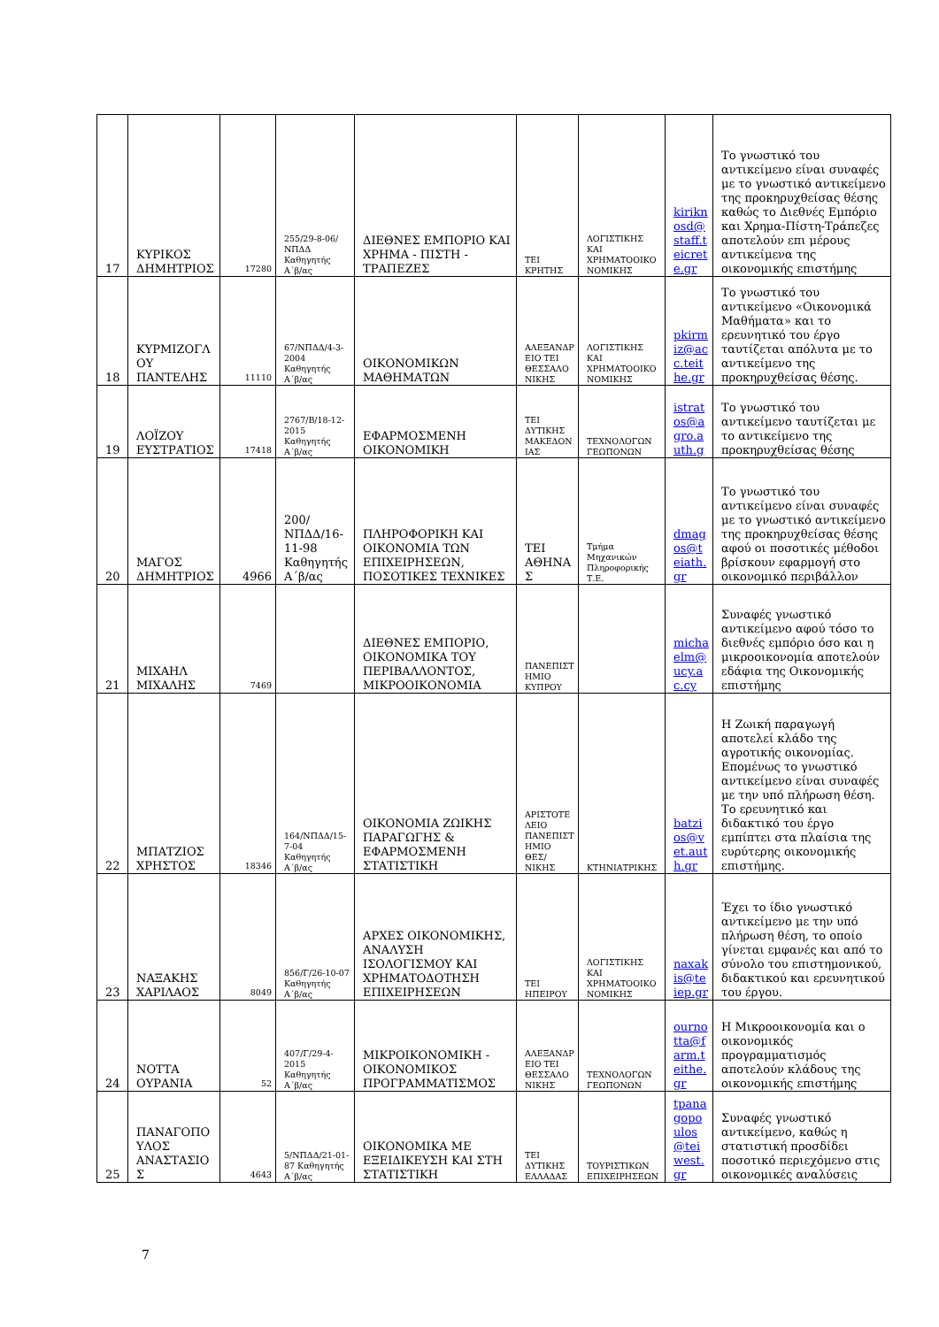| 17 | ΚΥΡΙΚΟΣ ΔΗΜΗΤΡΙΟΣ | 17280 | 255/29-8-06/ΝΠΔΔ Καθηγητής Α΄β/ας | ΔΙΕΘΝΕΣ ΕΜΠΟΡΙΟ ΚΑΙ ΧΡΗΜΑ - ΠΙΣΤΗ - ΤΡΑΠΕΖΕΣ | ΤΕΙ ΚΡΗΤΗΣ | ΛΟΓΙΣΤΙΚΗΣ ΚΑΙ ΧΡΗΜΑΤΟΟΙΚΟΝΟΜΙΚΗΣ | kiriknosd@staff.teicrete.gr | Το γνωστικό του αντικείμενο είναι συναφές με το γνωστικό αντικείμενο της προκηρυχθείσας θέσης καθώς το Διεθνές Εμπόριο και Χρημα-Πίστη-Τράπεζες αποτελούν επι μέρους αντικείμενα της οικονομικής επιστήμης |
| 18 | ΚΥΡΜΙΖΟΓΛΟΥ ΠΑΝΤΕΛΗΣ | 11110 | 67/ΝΠΔΔ/4-3-2004 Καθηγητής Α΄β/ας | ΟΙΚΟΝΟΜΙΚΩΝ ΜΑΘΗΜΑΤΩΝ | ΑΛΕΞΑΝΔΡΕΙΟ ΤΕΙ ΘΕΣΣΑΛΟΝΙΚΗΣ | ΛΟΓΙΣΤΙΚΗΣ ΚΑΙ ΧΡΗΜΑΤΟΟΙΚΟΝΟΜΙΚΗΣ | pkirmiz@acc.teithe.gr | Το γνωστικό του αντικείμενο «Οικονομικά Μαθήματα» και το ερευνητικό του έργο ταυτίζεται απόλυτα με το αντικείμενο της προκηρυχθείσας θέσης. |
| 19 | ΛΟΪΖΟΥ ΕΥΣΤΡΑΤΙΟΣ | 17418 | 2767/Β/18-12-2015 Καθηγητής Α΄β/ας | ΕΦΑΡΜΟΣΜΕΝΗ ΟΙΚΟΝΟΜΙΚΗ | ΤΕΙ ΔΥΤΙΚΗΣ ΜΑΚΕΔΟΝΙΑΣ | ΤΕΧΝΟΛΟΓΩΝ ΓΕΩΠΟΝΩΝ | istratos@agro.auth.g | Το γνωστικό του αντικείμενο ταυτίζεται με το αντικείμενο της προκηρυχθείσας θέσης |
| 20 | ΜΑΓΟΣ ΔΗΜΗΤΡΙΟΣ | 4966 | 200/ΝΠΔΔ/16-11-98 Καθηγητής Α΄β/ας | ΠΛΗΡΟΦΟΡΙΚΗ ΚΑΙ ΟΙΚΟΝΟΜΙΑ ΤΩΝ ΕΠΙΧΕΙΡΗΣΕΩΝ, ΠΟΣΟΤΙΚΕΣ ΤΕΧΝΙΚΕΣ | ΤΕΙ ΑΘΗΝΑΣ | Τμήμα Μηχανικών Πληροφορικής Τ.Ε. | dmagos@teiath.gr | Το γνωστικό του αντικείμενο είναι συναφές με το γνωστικό αντικείμενο της προκηρυχθείσας θέσης αφού οι ποσοτικές μέθοδοι βρίσκουν εφαρμογή στο οικονομικό περιβάλλον |
| 21 | ΜΙΧΑΗΛ ΜΙΧΑΛΗΣ | 7469 | | ΔΙΕΘΝΕΣ ΕΜΠΟΡΙΟ, ΟΙΚΟΝΟΜΙΚΑ ΤΟΥ ΠΕΡΙΒΑΛΛΟΝΤΟΣ, ΜΙΚΡΟΟΙΚΟΝΟΜΙΑ | ΠΑΝΕΠΙΣΤΗΜΙΟ ΚΥΠΡΟΥ | | michaelm@ucy.ac.cy | Συναφές γνωστικό αντικείμενο αφού τόσο το διεθνές εμπόριο όσο και η μικροοικονομία αποτελούν εδάφια της Οικονομικής επιστήμης |
| 22 | ΜΠΑΤΖΙΟΣ ΧΡΗΣΤΟΣ | 18346 | 164/ΝΠΔΔ/15-7-04 Καθηγητής Α΄β/ας | ΟΙΚΟΝΟΜΙΑ ΖΩΙΚΗΣ ΠΑΡΑΓΩΓΗΣ & ΕΦΑΡΜΟΣΜΕΝΗ ΣΤΑΤΙΣΤΙΚΗ | ΑΡΙΣΤΟΤΕΛΕΙΟ ΠΑΝΕΠΙΣΤΗΜΙΟ ΘΕΣ/ΝΙΚΗΣ | ΚΤΗΝΙΑΤΡΙΚΗΣ | batzios@vet.auth.gr | Η Ζωική παραγωγή αποτελεί κλάδο της αγροτικής οικονομίας. Επομένως το γνωστικό αντικείμενο είναι συναφές με την υπό πλήρωση θέση. Το ερευνητικό και διδακτικό του έργο εμπίπτει στα πλαίσια της ευρύτερης οικονομικής επιστήμης. |
| 23 | ΝΑΞΑΚΗΣ ΧΑΡΙΛΑΟΣ | 8049 | 856/Γ/26-10-07 Καθηγητής Α΄β/ας | ΑΡΧΕΣ ΟΙΚΟΝΟΜΙΚΗΣ, ΑΝΑΛΥΣΗ ΙΣΟΛΟΓΙΣΜΟΥ ΚΑΙ ΧΡΗΜΑΤΟΔΟΤΗΣΗ ΕΠΙΧΕΙΡΗΣΕΩΝ | ΤΕΙ ΗΠΕΙΡΟΥ | ΛΟΓΙΣΤΙΚΗΣ ΚΑΙ ΧΡΗΜΑΤΟΟΙΚΟΝΟΜΙΚΗΣ | naxakis@teiep.gr | Έχει το ίδιο γνωστικό αντικείμενο με την υπό πλήρωση θέση, το οποίο γίνεται εμφανές και από το σύνολο του επιστημονικού, διδακτικού και ερευνητικού του έργου. |
| 24 | ΝΟΤΤΑ ΟΥΡΑΝΙΑ | 52 | 407/Γ/29-4-2015 Καθηγητής Α΄β/ας | ΜΙΚΡΟΙΚΟΝΟΜΙΚΗ - ΟΙΚΟΝΟΜΙΚΟΣ ΠΡΟΓΡΑΜΜΑΤΙΣΜΟΣ | ΑΛΕΞΑΝΔΡΕΙΟ ΤΕΙ ΘΕΣΣΑΛΟΝΙΚΗΣ | ΤΕΧΝΟΛΟΓΩΝ ΓΕΩΠΟΝΩΝ | ournotta@farm.teithe.gr | Η Μικροοικονομία και ο οικονομικός προγραμματισμός αποτελούν κλάδους της οικονομικής επιστήμης |
| 25 | ΠΑΝΑΓΟΠΟΥΛΟΣ ΑΝΑΣΤΑΣΙΟΣ | 4643 | 5/ΝΠΔΔ/21-01-87 Καθηγητής Α΄β/ας | ΟΙΚΟΝΟΜΙΚΑ ΜΕ ΕΞΕΙΔΙΚΕΥΣΗ ΚΑΙ ΣΤΗ ΣΤΑΤΙΣΤΙΚΗ | ΤΕΙ ΔΥΤΙΚΗΣ ΕΛΛΑΔΑΣ | ΤΟΥΡΙΣΤΙΚΩΝ ΕΠΙΧΕΙΡΗΣΕΩΝ | tpanagopoulos@teiwest.gr | Συναφές γνωστικό αντικείμενο, καθώς η στατιστική προσδίδει ποσοτικό περιεχόμενο στις οικονομικές αναλύσεις |
7